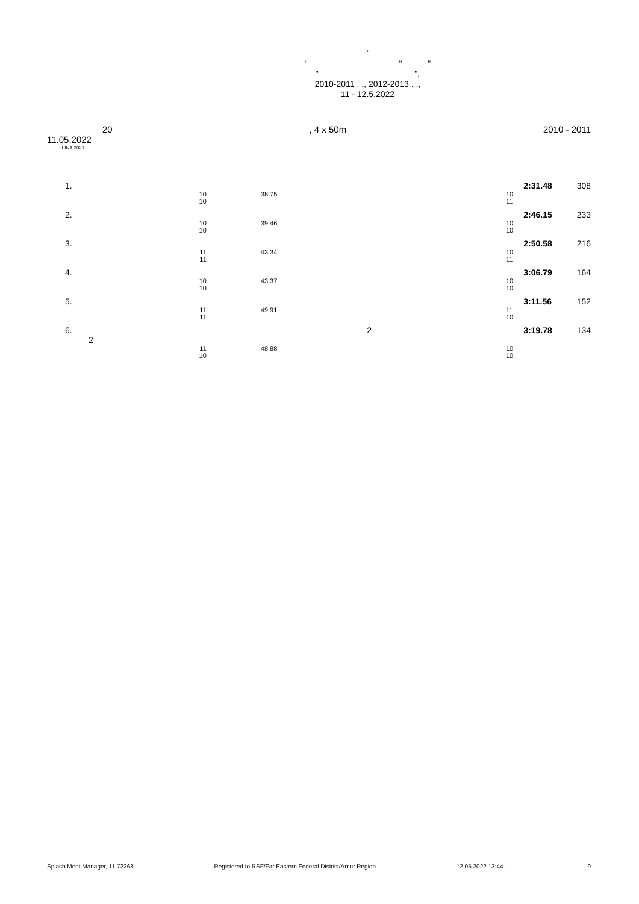’
" " "
" ",
2010-2011 . ., 2012-2013 . .,
11 - 12.5.2022
20, 4 x 50m 2010 - 2011
11.05.2022
: FINA 2021
| 1. | | | | | 2:31.48 | 308 |
| | 10 | 38.75 | | 10 | | |
| | 10 | | | 11 | | |
| 2. | | | | | 2:46.15 | 233 |
| | 10 | 39.46 | | 10 | | |
| | 10 | | | 10 | | |
| 3. | | | | | 2:50.58 | 216 |
| | 11 | 43.34 | | 10 | | |
| | 11 | | | 11 | | |
| 4. | | | | | 3:06.79 | 164 |
| | 10 | 43.37 | | 10 | | |
| | 10 | | | 10 | | |
| 5. | | | | | 3:11.56 | 152 |
| | 11 | 49.91 | | 11 | | |
| | 11 | | | 10 | | |
| 6. 2 | | | 2 | | 3:19.78 | 134 |
| | 11 | 48.88 | | 10 | | |
| | 10 | | | 10 | | |
Splash Meet Manager, 11.72268 Registered to RSF/Far Eastern Federal District/Amur Region 12.05.2022 13:44 - 9